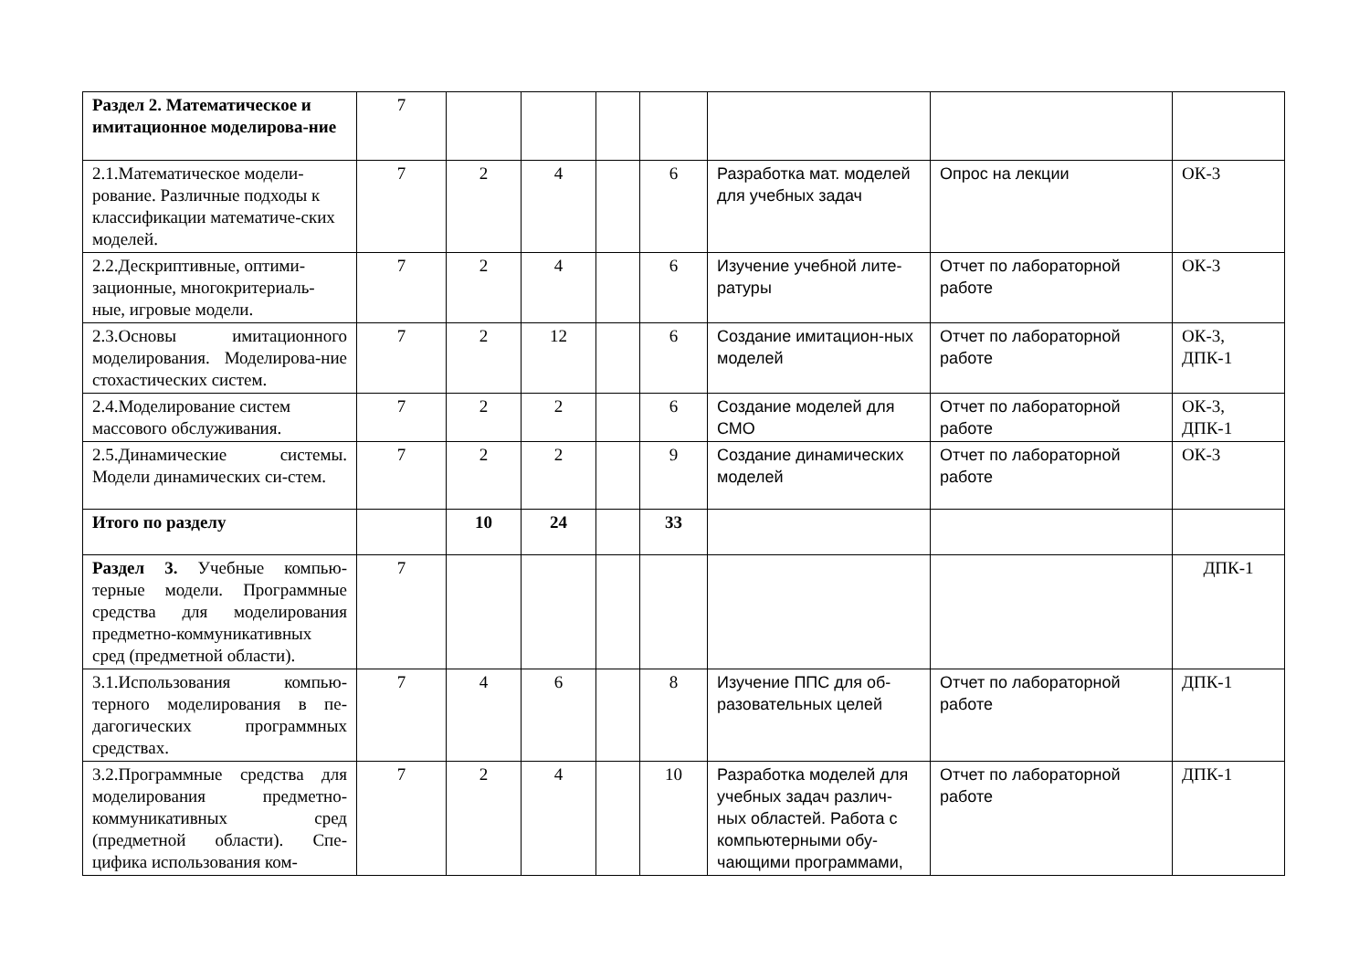| Раздел 2. Математическое и имитационное моделирова-ние | 7 | | | | | | | |
| 2.1.Математическое модели-рование. Различные подходы к классификации математиче-ских моделей. | 7 | 2 | 4 | | 6 | Разработка мат. моделей для учебных задач | Опрос на лекции | ОК-3 |
| 2.2.Дескриптивные, оптими-зационные, многокритериаль-ные, игровые модели. | 7 | 2 | 4 | | 6 | Изучение учебной лите-ратуры | Отчет по лабораторной работе | ОК-3 |
| 2.3.Основы имитационного моделирования. Моделирова-ние стохастических систем. | 7 | 2 | 12 | | 6 | Создание имитацион-ных моделей | Отчет по лабораторной работе | ОК-3, ДПК-1 |
| 2.4.Моделирование систем массового обслуживания. | 7 | 2 | 2 | | 6 | Создание моделей для СМО | Отчет по лабораторной работе | ОК-3, ДПК-1 |
| 2.5.Динамические системы. Модели динамических си-стем. | 7 | 2 | 2 | | 9 | Создание динамических моделей | Отчет по лабораторной работе | ОК-3 |
| Итого по разделу | | 10 | 24 | | 33 | | | |
| Раздел 3. Учебные компью-терные модели. Программные средства для моделирования предметно-коммуникативных сред (предметной области). | 7 | | | | | | | ДПК-1 |
| 3.1.Использования компью-терного моделирования в пе-дагогических программных средствах. | 7 | 4 | 6 | | 8 | Изучение ППС для об-разовательных целей | Отчет по лабораторной работе | ДПК-1 |
| 3.2.Программные средства для моделирования предметно-коммуникативных сред (предметной области). Спе-цифика использования ком- | 7 | 2 | 4 | | 10 | Разработка моделей для учебных задач различ-ных областей. Работа с компьютерными обу-чающими программами, | Отчет по лабораторной работе | ДПК-1 |